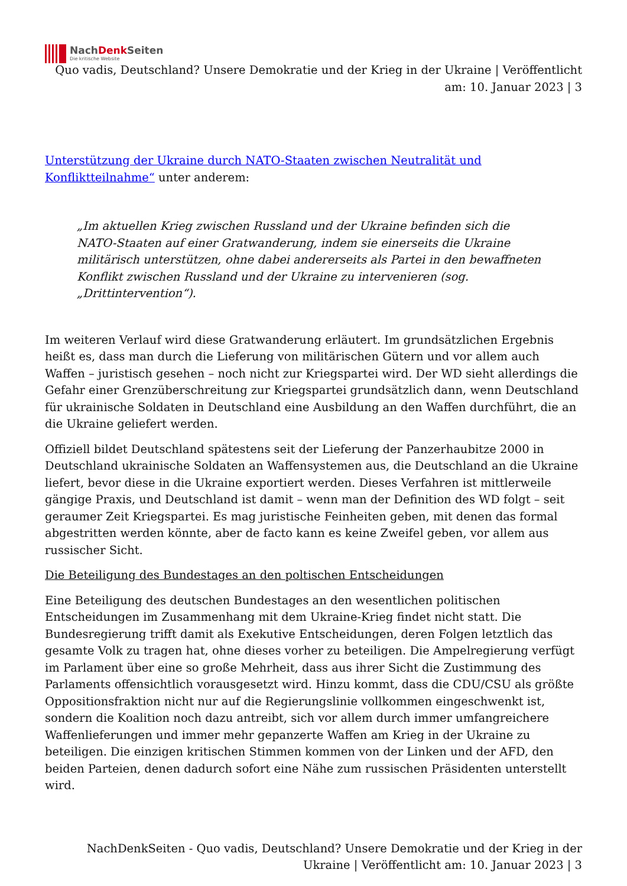NachDenk Seiten
Die kritische Website
Quo vadis, Deutschland? Unsere Demokratie und der Krieg in der Ukraine | Veröffentlicht am: 10. Januar 2023 | 3
Unterstützung der Ukraine durch NATO-Staaten zwischen Neutralität und Konfliktteilnahme“ unter anderem:
„Im aktuellen Krieg zwischen Russland und der Ukraine befinden sich die NATO-Staaten auf einer Gratwanderung, indem sie einerseits die Ukraine militärisch unterstützen, ohne dabei andererseits als Partei in den bewaffneten Konflikt zwischen Russland und der Ukraine zu intervenieren (sog. „Drittintervention“).
Im weiteren Verlauf wird diese Gratwanderung erläutert. Im grundsätzlichen Ergebnis heißt es, dass man durch die Lieferung von militärischen Gütern und vor allem auch Waffen – juristisch gesehen – noch nicht zur Kriegspartei wird. Der WD sieht allerdings die Gefahr einer Grenzüberschreitung zur Kriegspartei grundsätzlich dann, wenn Deutschland für ukrainische Soldaten in Deutschland eine Ausbildung an den Waffen durchführt, die an die Ukraine geliefert werden.
Offiziell bildet Deutschland spätestens seit der Lieferung der Panzerhaubitze 2000 in Deutschland ukrainische Soldaten an Waffensystemen aus, die Deutschland an die Ukraine liefert, bevor diese in die Ukraine exportiert werden. Dieses Verfahren ist mittlerweile gängige Praxis, und Deutschland ist damit – wenn man der Definition des WD folgt – seit geraumer Zeit Kriegspartei. Es mag juristische Feinheiten geben, mit denen das formal abgestritten werden könnte, aber de facto kann es keine Zweifel geben, vor allem aus russischer Sicht.
Die Beteiligung des Bundestages an den poltischen Entscheidungen
Eine Beteiligung des deutschen Bundestages an den wesentlichen politischen Entscheidungen im Zusammenhang mit dem Ukraine-Krieg findet nicht statt. Die Bundesregierung trifft damit als Exekutive Entscheidungen, deren Folgen letztlich das gesamte Volk zu tragen hat, ohne dieses vorher zu beteiligen. Die Ampelregierung verfügt im Parlament über eine so große Mehrheit, dass aus ihrer Sicht die Zustimmung des Parlaments offensichtlich vorausgesetzt wird. Hinzu kommt, dass die CDU/CSU als größte Oppositionsfraktion nicht nur auf die Regierungslinie vollkommen eingeschwenkt ist, sondern die Koalition noch dazu antreibt, sich vor allem durch immer umfangreichere Waffenlieferungen und immer mehr gepanzerte Waffen am Krieg in der Ukraine zu beteiligen. Die einzigen kritischen Stimmen kommen von der Linken und der AFD, den beiden Parteien, denen dadurch sofort eine Nähe zum russischen Präsidenten unterstellt wird.
NachDenkSeiten - Quo vadis, Deutschland? Unsere Demokratie und der Krieg in der Ukraine | Veröffentlicht am: 10. Januar 2023 | 3